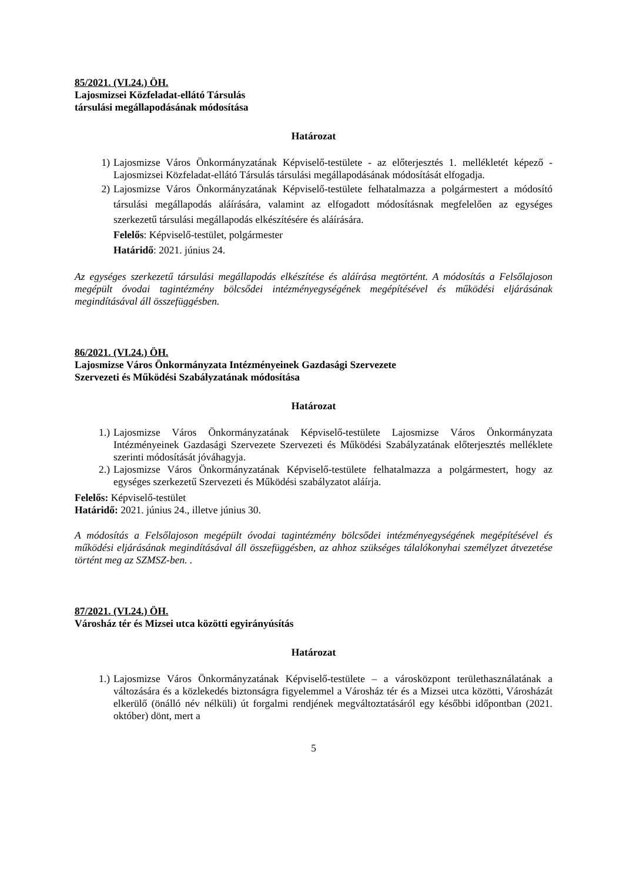85/2021. (VI.24.) ÖH.
Lajosmizsei Közfeladat-ellátó Társulás
társulási megállapodásának módosítása
Határozat
1) Lajosmizse Város Önkormányzatának Képviselő-testülete - az előterjesztés 1. mellékletét képező - Lajosmizsei Közfeladat-ellátó Társulás társulási megállapodásának módosítását elfogadja.
2) Lajosmizse Város Önkormányzatának Képviselő-testülete felhatalmazza a polgármestert a módosító társulási megállapodás aláírására, valamint az elfogadott módosításnak megfelelően az egységes szerkezetű társulási megállapodás elkészítésére és aláírására.
Felelős: Képviselő-testület, polgármester
Határidő: 2021. június 24.
Az egységes szerkezetű társulási megállapodás elkészítése és aláírása megtörtént. A módosítás a Felsőlajoson megépült óvodai tagintézmény bölcsődei intézményegységének megépítésével és működési eljárásának megindításával áll összefüggésben.
86/2021. (VI.24.) ÖH.
Lajosmizse Város Önkormányzata Intézményeinek Gazdasági Szervezete
Szervezeti és Működési Szabályzatának módosítása
Határozat
1.) Lajosmizse Város Önkormányzatának Képviselő-testülete Lajosmizse Város Önkormányzata Intézményeinek Gazdasági Szervezete Szervezeti és Működési Szabályzatának előterjesztés melléklete szerinti módosítását jóváhagyja.
2.) Lajosmizse Város Önkormányzatának Képviselő-testülete felhatalmazza a polgármestert, hogy az egységes szerkezetű Szervezeti és Működési szabályzatot aláírja.
Felelős: Képviselő-testület
Határidő: 2021. június 24., illetve június 30.
A módosítás a Felsőlajoson megépült óvodai tagintézmény bölcsődei intézményegységének megépítésével és működési eljárásának megindításával áll összefüggésben, az ahhoz szükséges tálalókonyhai személyzet átvezetése történt meg az SZMSZ-ben. .
87/2021. (VI.24.) ÖH.
Városház tér és Mizsei utca közötti egyirányúsítás
Határozat
1.) Lajosmizse Város Önkormányzatának Képviselő-testülete – a városközpont területhasználatának a változására és a közlekedés biztonságra figyelemmel a Városház tér és a Mizsei utca közötti, Városházát elkerülő (önálló név nélküli) út forgalmi rendjének megváltoztatásáról egy későbbi időpontban (2021. október) dönt, mert a
5